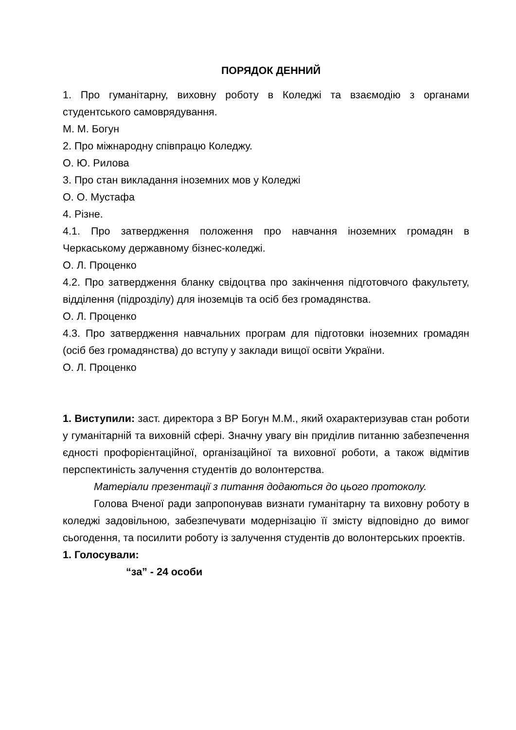ПОРЯДОК ДЕННИЙ
1. Про гуманітарну, виховну роботу в Коледжі та взаємодію з органами студентського самоврядування.
М. М. Богун
2. Про міжнародну співпрацю Коледжу.
О. Ю. Рилова
3. Про стан викладання іноземних мов у Коледжі
О. О. Мустафа
4. Різне.
4.1. Про затвердження положення про навчання іноземних громадян в Черкаському державному бізнес-коледжі.
О. Л. Проценко
4.2. Про затвердження бланку свідоцтва про закінчення підготовчого факультету, відділення (підрозділу) для іноземців та осіб без громадянства.
О. Л. Проценко
4.3. Про затвердження навчальних програм для підготовки іноземних громадян (осіб без громадянства) до вступу у заклади вищої освіти України.
О. Л. Проценко
1. Виступили: заст. директора з ВР Богун М.М., який охарактеризував стан роботи у гуманітарній та виховній сфері. Значну увагу він приділив питанню забезпечення єдності профорієнтаційної, організаційної та виховної роботи, а також відмітив перспектиність залучення студентів до волонтерства.
Матеріали презентації з питання додаються до цього протоколу.
Голова Вченої ради запропонував визнати гуманітарну та виховну роботу в коледжі задовільною, забезпечувати модернізацію її змісту відповідно до вимог сьогодення, та посилити роботу із залучення студентів до волонтерських проектів.
1. Голосували:
“за” - 24 особи